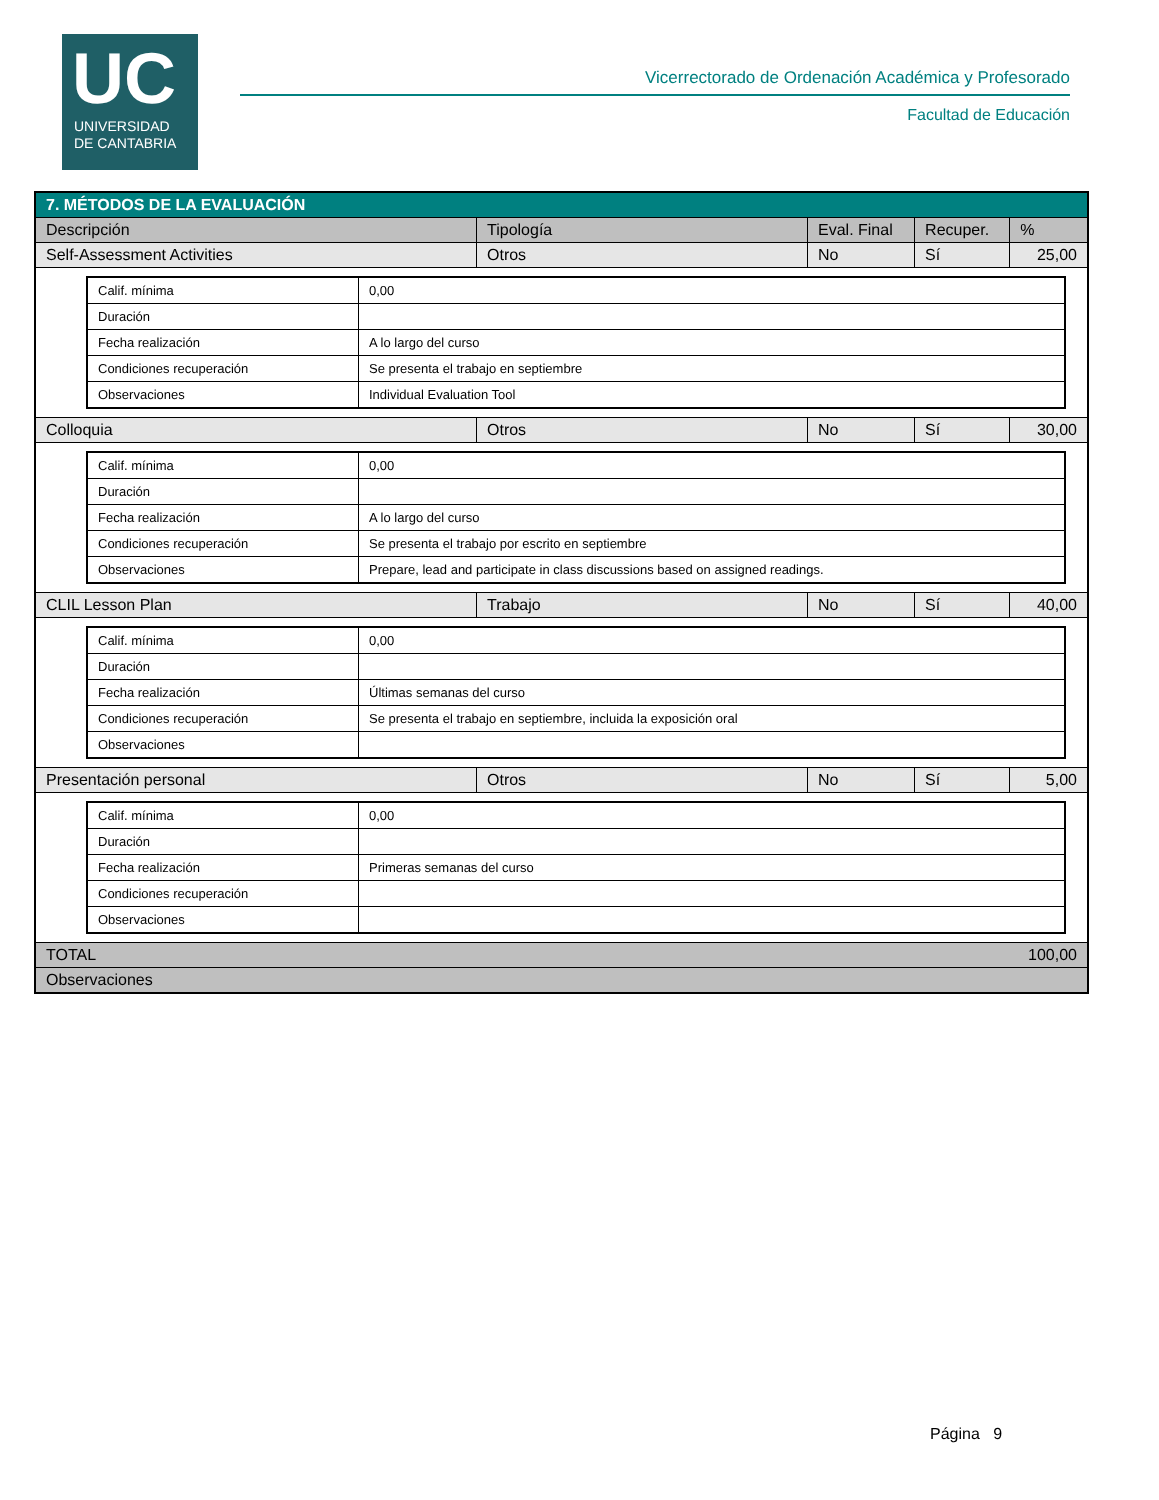UC
UNIVERSIDAD
DE CANTABRIA
Vicerrectorado de Ordenación Académica y Profesorado
Facultad de Educación
| 7. MÉTODOS DE LA EVALUACIÓN | | | | |
| --- | --- | --- | --- | --- |
| Descripción | Tipología | Eval. Final | Recuper. | % |
| Self-Assessment Activities | Otros | No | Sí | 25,00 |
| / Calif. mínima / 0,00 / / Duración / / / Fecha realización / A lo largo del curso / / Condiciones recuperación / Se presenta el trabajo en septiembre / / Observaciones / Individual Evaluation Tool / | | | | |
| Colloquia | Otros | No | Sí | 30,00 |
| / Calif. mínima / 0,00 / / Duración / / / Fecha realización / A lo largo del curso / / Condiciones recuperación / Se presenta el trabajo por escrito en septiembre / / Observaciones / Prepare, lead and participate in class discussions based on assigned readings. / | | | | |
| CLIL Lesson Plan | Trabajo | No | Sí | 40,00 |
| / Calif. mínima / 0,00 / / Duración / / / Fecha realización / Últimas semanas del curso / / Condiciones recuperación / Se presenta el trabajo en septiembre, incluida la exposición oral / / Observaciones / / | | | | |
| Presentación personal | Otros | No | Sí | 5,00 |
| / Calif. mínima / 0,00 / / Duración / / / Fecha realización / Primeras semanas del curso / / Condiciones recuperación / / / Observaciones / / | | | | |
| TOTAL | | | | 100,00 |
| Observaciones | | | | |
Página 9